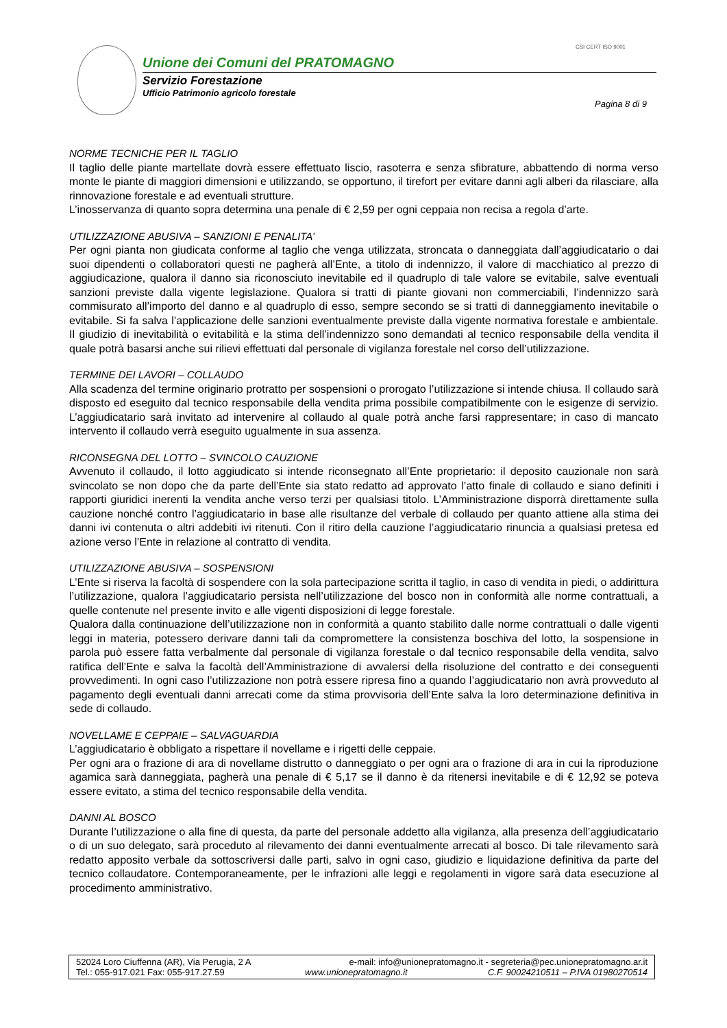CSI CERT ISO 9001
Unione dei Comuni del PRATOMAGNO
Servizio Forestazione
Ufficio Patrimonio agricolo forestale
Pagina 8 di 9
NORME TECNICHE PER IL TAGLIO
Il taglio delle piante martellate dovrà essere effettuato liscio, rasoterra e senza sfibrature, abbattendo di norma verso monte le piante di maggiori dimensioni e utilizzando, se opportuno, il tirefort per evitare danni agli alberi da rilasciare, alla rinnovazione forestale e ad eventuali strutture.
L’inosservanza di quanto sopra determina una penale di € 2,59 per ogni ceppaia non recisa a regola d’arte.
UTILIZZAZIONE ABUSIVA – SANZIONI E PENALITA’
Per ogni pianta non giudicata conforme al taglio che venga utilizzata, stroncata o danneggiata dall’aggiudicatario o dai suoi dipendenti o collaboratori questi ne pagherà all’Ente, a titolo di indennizzo, il valore di macchiatico al prezzo di aggiudicazione, qualora il danno sia riconosciuto inevitabile ed il quadruplo di tale valore se evitabile, salve eventuali sanzioni previste dalla vigente legislazione. Qualora si tratti di piante giovani non commerciabili, l’indennizzo sarà commisurato all’importo del danno e al quadruplo di esso, sempre secondo se si tratti di danneggiamento inevitabile o evitabile. Si fa salva l’applicazione delle sanzioni eventualmente previste dalla vigente normativa forestale e ambientale. Il giudizio di inevitabilità o evitabilità e la stima dell’indennizzo sono demandati al tecnico responsabile della vendita il quale potrà basarsi anche sui rilievi effettuati dal personale di vigilanza forestale nel corso dell’utilizzazione.
TERMINE DEI LAVORI – COLLAUDO
Alla scadenza del termine originario protratto per sospensioni o prorogato l’utilizzazione si intende chiusa. Il collaudo sarà disposto ed eseguito dal tecnico responsabile della vendita prima possibile compatibilmente con le esigenze di servizio. L’aggiudicatario sarà invitato ad intervenire al collaudo al quale potrà anche farsi rappresentare; in caso di mancato intervento il collaudo verrà eseguito ugualmente in sua assenza.
RICONSEGNA DEL LOTTO – SVINCOLO CAUZIONE
Avvenuto il collaudo, il lotto aggiudicato si intende riconsegnato all’Ente proprietario: il deposito cauzionale non sarà svincolato se non dopo che da parte dell’Ente sia stato redatto ad approvato l’atto finale di collaudo e siano definiti i rapporti giuridici inerenti la vendita anche verso terzi per qualsiasi titolo. L’Amministrazione disporrà direttamente sulla cauzione nonché contro l’aggiudicatario in base alle risultanze del verbale di collaudo per quanto attiene alla stima dei danni ivi contenuta o altri addebiti ivi ritenuti. Con il ritiro della cauzione l’aggiudicatario rinuncia a qualsiasi pretesa ed azione verso l’Ente in relazione al contratto di vendita.
UTILIZZAZIONE ABUSIVA – SOSPENSIONI
L’Ente si riserva la facoltà di sospendere con la sola partecipazione scritta il taglio, in caso di vendita in piedi, o addirittura l’utilizzazione, qualora l’aggiudicatario persista nell’utilizzazione del bosco non in conformità alle norme contrattuali, a quelle contenute nel presente invito e alle vigenti disposizioni di legge forestale.
Qualora dalla continuazione dell’utilizzazione non in conformità a quanto stabilito dalle norme contrattuali o dalle vigenti leggi in materia, potessero derivare danni tali da compromettere la consistenza boschiva del lotto, la sospensione in parola può essere fatta verbalmente dal personale di vigilanza forestale o dal tecnico responsabile della vendita, salvo ratifica dell’Ente e salva la facoltà dell’Amministrazione di avvalersi della risoluzione del contratto e dei conseguenti provvedimenti. In ogni caso l’utilizzazione non potrà essere ripresa fino a quando l’aggiudicatario non avrà provveduto al pagamento degli eventuali danni arrecati come da stima provvisoria dell’Ente salva la loro determinazione definitiva in sede di collaudo.
NOVELLAME E CEPPAIE – SALVAGUARDIA
L’aggiudicatario è obbligato a rispettare il novellame e i rigetti delle ceppaie.
Per ogni ara o frazione di ara di novellame distrutto o danneggiato o per ogni ara o frazione di ara in cui la riproduzione agamica sarà danneggiata, pagherà una penale di € 5,17 se il danno è da ritenersi inevitabile e di € 12,92 se poteva essere evitato, a stima del tecnico responsabile della vendita.
DANNI AL BOSCO
Durante l’utilizzazione o alla fine di questa, da parte del personale addetto alla vigilanza, alla presenza dell’aggiudicatario o di un suo delegato, sarà proceduto al rilevamento dei danni eventualmente arrecati al bosco. Di tale rilevamento sarà redatto apposito verbale da sottoscriversi dalle parti, salvo in ogni caso, giudizio e liquidazione definitiva da parte del tecnico collaudatore. Contemporaneamente, per le infrazioni alle leggi e regolamenti in vigore sarà data esecuzione al procedimento amministrativo.
52024 Loro Ciuffenna (AR), Via Perugia, 2 A e-mail: info@unionepratomagno.it - segreteria@pec.unionepratomagno.ar.it
Tel.: 055-917.021 Fax: 055-917.27.59 www.unionepratomagno.it C.F. 90024210511 – P.IVA 01980270514